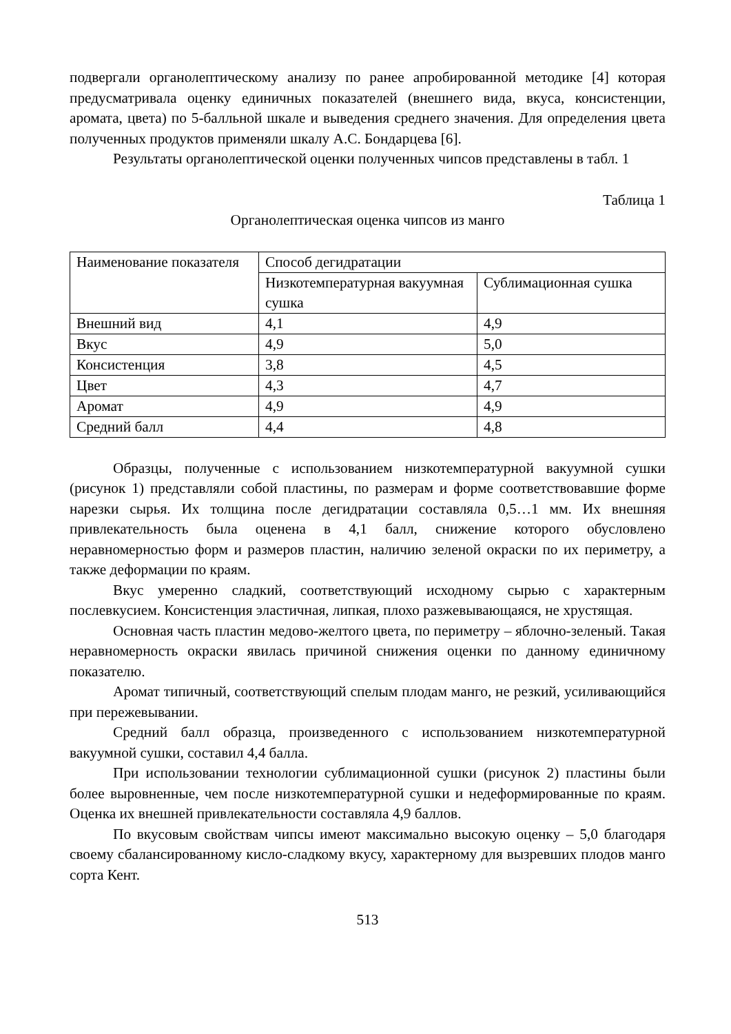подвергали органолептическому анализу по ранее апробированной методике [4] которая предусматривала оценку единичных показателей (внешнего вида, вкуса, консистенции, аромата, цвета) по 5-балльной шкале и выведения среднего значения. Для определения цвета полученных продуктов применяли шкалу А.С. Бондарцева [6].
Результаты органолептической оценки полученных чипсов представлены в табл. 1
Таблица 1
Органолептическая оценка чипсов из манго
| Наименование показателя | Способ дегидратации | |
| | Низкотемпературная вакуумная сушка | Сублимационная сушка |
| Внешний вид | 4,1 | 4,9 |
| Вкус | 4,9 | 5,0 |
| Консистенция | 3,8 | 4,5 |
| Цвет | 4,3 | 4,7 |
| Аромат | 4,9 | 4,9 |
| Средний балл | 4,4 | 4,8 |
Образцы, полученные с использованием низкотемпературной вакуумной сушки (рисунок 1) представляли собой пластины, по размерам и форме соответствовавшие форме нарезки сырья. Их толщина после дегидратации составляла 0,5…1 мм. Их внешняя привлекательность была оценена в 4,1 балл, снижение которого обусловлено неравномерностью форм и размеров пластин, наличию зеленой окраски по их периметру, а также деформации по краям.
Вкус умеренно сладкий, соответствующий исходному сырью с характерным послевкусием. Консистенция эластичная, липкая, плохо разжевывающаяся, не хрустящая.
Основная часть пластин медово-желтого цвета, по периметру – яблочно-зеленый. Такая неравномерность окраски явилась причиной снижения оценки по данному единичному показателю.
Аромат типичный, соответствующий спелым плодам манго, не резкий, усиливающийся при пережевывании.
Средний балл образца, произведенного с использованием низкотемпературной вакуумной сушки, составил 4,4 балла.
При использовании технологии сублимационной сушки (рисунок 2) пластины были более выровненные, чем после низкотемпературной сушки и недеформированные по краям. Оценка их внешней привлекательности составляла 4,9 баллов.
По вкусовым свойствам чипсы имеют максимально высокую оценку – 5,0 благодаря своему сбалансированному кисло-сладкому вкусу, характерному для вызревших плодов манго сорта Кент.
513